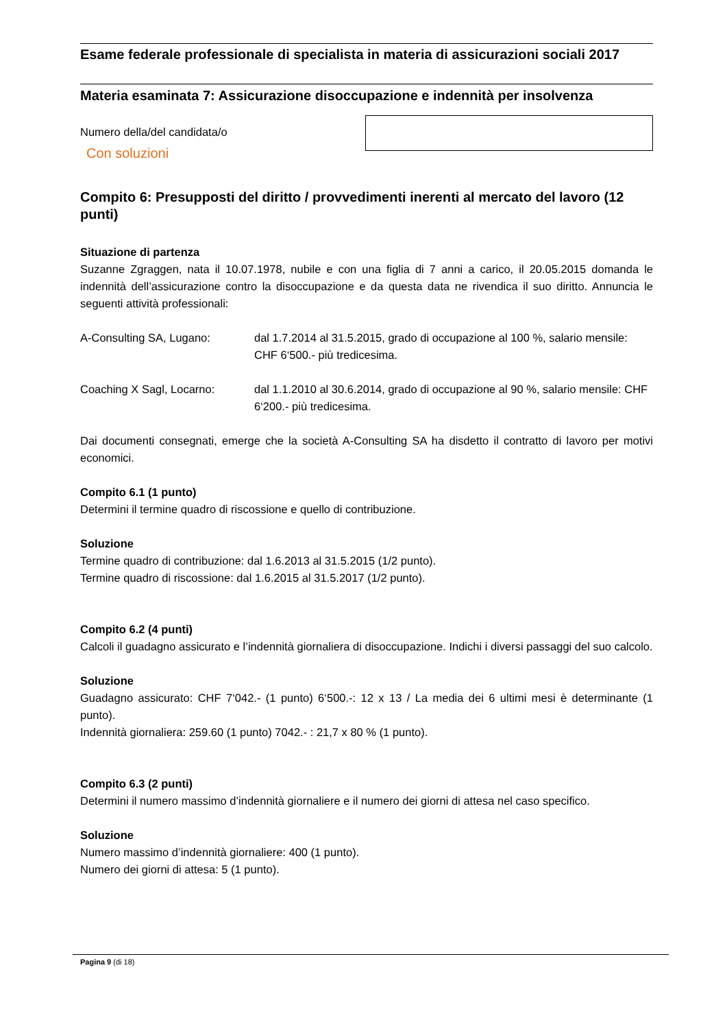Esame federale professionale di specialista in materia di assicurazioni sociali 2017
Materia esaminata 7: Assicurazione disoccupazione e indennità per insolvenza
Numero della/del candidata/o
Con soluzioni
Compito 6: Presupposti del diritto / provvedimenti inerenti al mercato del lavoro (12 punti)
Situazione di partenza
Suzanne Zgraggen, nata il 10.07.1978, nubile e con una figlia di 7 anni a carico, il 20.05.2015 domanda le indennità dell’assicurazione contro la disoccupazione e da questa data ne rivendica il suo diritto. Annuncia le seguenti attività professionali:
A-Consulting SA, Lugano: dal 1.7.2014 al 31.5.2015, grado di occupazione al 100 %, salario mensile: CHF 6‘500.- più tredicesima.
Coaching X Sagl, Locarno: dal 1.1.2010 al 30.6.2014, grado di occupazione al 90 %, salario mensile: CHF 6‘200.- più tredicesima.
Dai documenti consegnati, emerge che la società A-Consulting SA ha disdetto il contratto di lavoro per motivi economici.
Compito 6.1 (1 punto)
Determini il termine quadro di riscossione e quello di contribuzione.
Soluzione
Termine quadro di contribuzione: dal 1.6.2013 al 31.5.2015 (1/2 punto).
Termine quadro di riscossione: dal 1.6.2015 al 31.5.2017 (1/2 punto).
Compito 6.2 (4 punti)
Calcoli il guadagno assicurato e l’indennità giornaliera di disoccupazione. Indichi i diversi passaggi del suo calcolo.
Soluzione
Guadagno assicurato: CHF 7‘042.- (1 punto) 6‘500.-: 12 x 13 / La media dei 6 ultimi mesi è determinante (1 punto).
Indennità giornaliera: 259.60 (1 punto) 7042.- : 21,7 x 80 % (1 punto).
Compito 6.3 (2 punti)
Determini il numero massimo d’indennità giornaliere e il numero dei giorni di attesa nel caso specifico.
Soluzione
Numero massimo d’indennità giornaliere: 400 (1 punto).
Numero dei giorni di attesa: 5 (1 punto).
Pagina 9 (di 18)